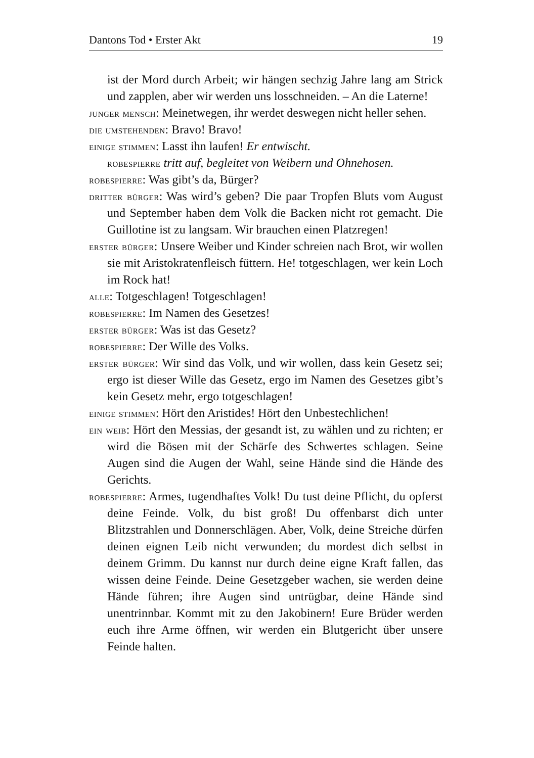Dantons Tod • Erster Akt 19
ist der Mord durch Arbeit; wir hängen sechzig Jahre lang am Strick und zapplen, aber wir werden uns losschneiden. – An die Laterne!
junger mensch: Meinetwegen, ihr werdet deswegen nicht heller sehen.
die umstehenden: Bravo! Bravo!
einige stimmen: Lasst ihn laufen! Er entwischt.
robespierre tritt auf, begleitet von Weibern und Ohnehosen.
robespierre: Was gibt’s da, Bürger?
dritter bürger: Was wird’s geben? Die paar Tropfen Bluts vom August und September haben dem Volk die Backen nicht rot gemacht. Die Guillotine ist zu langsam. Wir brauchen einen Platzregen!
erster bürger: Unsere Weiber und Kinder schreien nach Brot, wir wollen sie mit Aristokratenfleisch füttern. He! totgeschlagen, wer kein Loch im Rock hat!
alle: Totgeschlagen! Totgeschlagen!
robespierre: Im Namen des Gesetzes!
erster bürger: Was ist das Gesetz?
robespierre: Der Wille des Volks.
erster bürger: Wir sind das Volk, und wir wollen, dass kein Gesetz sei; ergo ist dieser Wille das Gesetz, ergo im Namen des Gesetzes gibt’s kein Gesetz mehr, ergo totgeschlagen!
einige stimmen: Hört den Aristides! Hört den Unbestechlichen!
ein weib: Hört den Messias, der gesandt ist, zu wählen und zu richten; er wird die Bösen mit der Schärfe des Schwertes schlagen. Seine Augen sind die Augen der Wahl, seine Hände sind die Hände des Gerichts.
robespierre: Armes, tugendhaftes Volk! Du tust deine Pflicht, du opferst deine Feinde. Volk, du bist groß! Du offenbarst dich unter Blitzstrahlen und Donnerschlägen. Aber, Volk, deine Streiche dürfen deinen eignen Leib nicht verwunden; du mordest dich selbst in deinem Grimm. Du kannst nur durch deine eigne Kraft fallen, das wissen deine Feinde. Deine Gesetzgeber wachen, sie werden deine Hände führen; ihre Augen sind untrügbar, deine Hände sind unentrinnbar. Kommt mit zu den Jakobinern! Eure Brüder werden euch ihre Arme öffnen, wir werden ein Blutgericht über unsere Feinde halten.